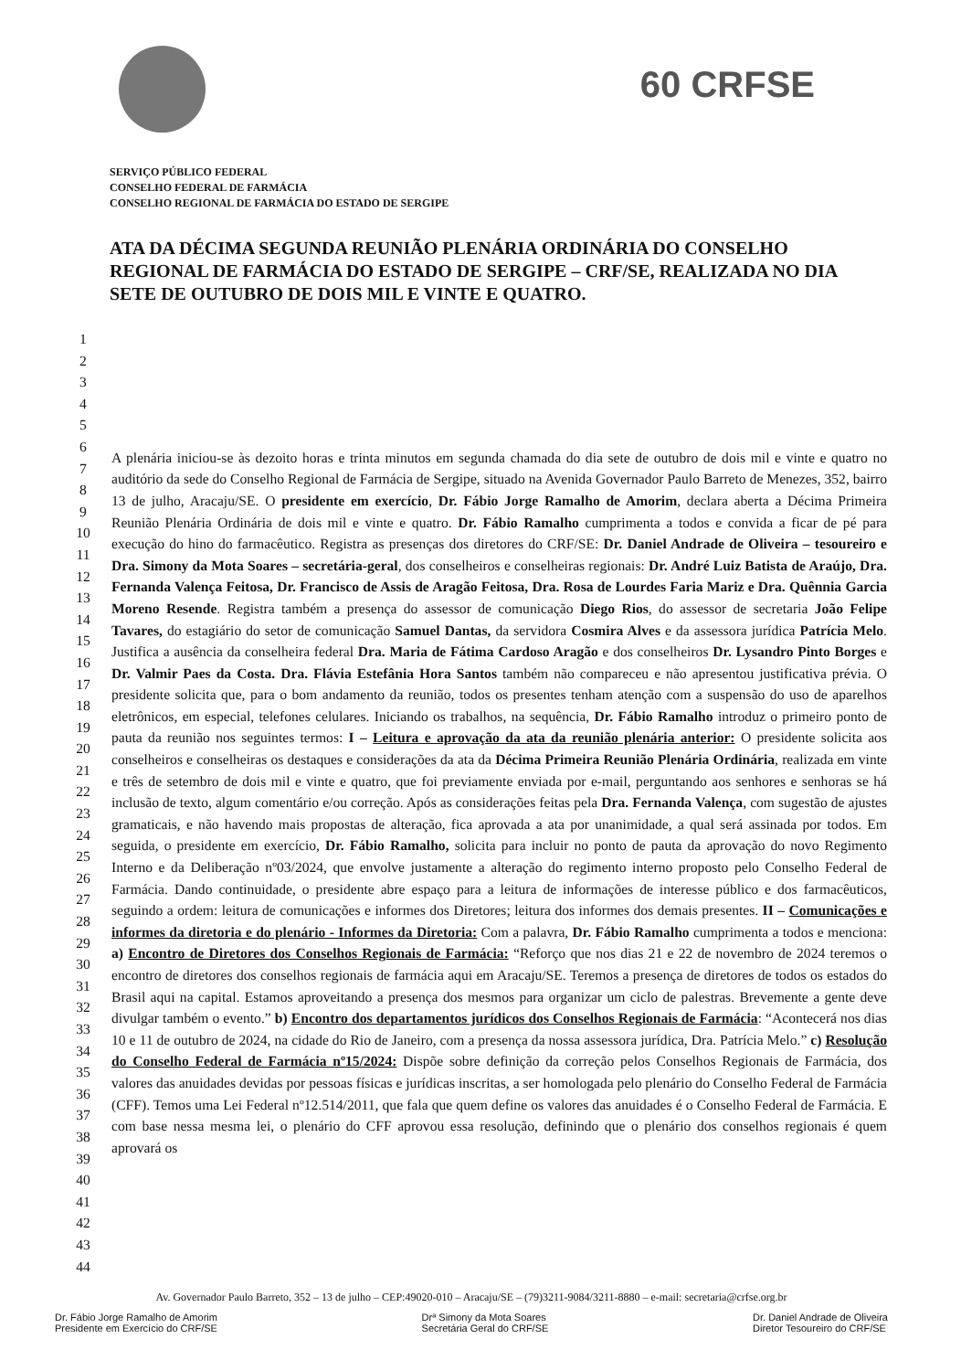60 CRFSE
SERVIÇO PÚBLICO FEDERAL
CONSELHO FEDERAL DE FARMÁCIA
CONSELHO REGIONAL DE FARMÁCIA DO ESTADO DE SERGIPE
ATA DA DÉCIMA SEGUNDA REUNIÃO PLENÁRIA ORDINÁRIA DO CONSELHO REGIONAL DE FARMÁCIA DO ESTADO DE SERGIPE – CRF/SE, REALIZADA NO DIA SETE DE OUTUBRO DE DOIS MIL E VINTE E QUATRO.
| 1 2 3 4 5 6 7 8 9 10 11 12 13 14 15 16 17 18 19 20 21 22 23 24 25 26 27 28 29 30 31 32 33 34 35 36 37 38 39 40 41 42 43 44 | A plenária iniciou-se às dezoito horas e trinta minutos em segunda chamada do dia sete de outubro de dois mil e vinte e quatro no auditório da sede do Conselho Regional de Farmácia de Sergipe, situado na Avenida Governador Paulo Barreto de Menezes, 352, bairro 13 de julho, Aracaju/SE. O presidente em exercício , Dr. Fábio Jorge Ramalho de Amorim , declara aberta a Décima Primeira Reunião Plenária Ordinária de dois mil e vinte e quatro. Dr. Fábio Ramalho cumprimenta a todos e convida a ficar de pé para execução do hino do farmacêutico. Registra as presenças dos diretores do CRF/SE: Dr. Daniel Andrade de Oliveira – tesoureiro e Dra. Simony da Mota Soares – secretária-geral , dos conselheiros e conselheiras regionais: Dr. André Luiz Batista de Araújo, Dra. Fernanda Valença Feitosa, Dr. Francisco de Assis de Aragão Feitosa, Dra. Rosa de Lourdes Faria Mariz e Dra. Quênnia Garcia Moreno Resende . Registra também a presença do assessor de comunicação Diego Rios , do assessor de secretaria João Felipe Tavares, do estagiário do setor de comunicação Samuel Dantas, da servidora Cosmira Alves e da assessora jurídica Patrícia Melo . Justifica a ausência da conselheira federal Dra. Maria de Fátima Cardoso Aragão e dos conselheiros Dr. Lysandro Pinto Borges e Dr. Valmir Paes da Costa. Dra. Flávia Estefânia Hora Santos também não compareceu e não apresentou justificativa prévia. O presidente solicita que, para o bom andamento da reunião, todos os presentes tenham atenção com a suspensão do uso de aparelhos eletrônicos, em especial, telefones celulares. Iniciando os trabalhos, na sequência, Dr. Fábio Ramalho introduz o primeiro ponto de pauta da reunião nos seguintes termos: I – Leitura e aprovação da ata da reunião plenária anterior: O presidente solicita aos conselheiros e conselheiras os destaques e considerações da ata da Décima Primeira Reunião Plenária Ordinária , realizada em vinte e três de setembro de dois mil e vinte e quatro, que foi previamente enviada por e-mail, perguntando aos senhores e senhoras se há inclusão de texto, algum comentário e/ou correção. Após as considerações feitas pela Dra. Fernanda Valença , com sugestão de ajustes gramaticais, e não havendo mais propostas de alteração, fica aprovada a ata por unanimidade, a qual será assinada por todos. Em seguida, o presidente em exercício, Dr. Fábio Ramalho, solicita para incluir no ponto de pauta da aprovação do novo Regimento Interno e da Deliberação nº03/2024, que envolve justamente a alteração do regimento interno proposto pelo Conselho Federal de Farmácia. Dando continuidade, o presidente abre espaço para a leitura de informações de interesse público e dos farmacêuticos, seguindo a ordem: leitura de comunicações e informes dos Diretores; leitura dos informes dos demais presentes. II – Comunicações e informes da diretoria e do plenário - Informes da Diretoria: Com a palavra, Dr. Fábio Ramalho cumprimenta a todos e menciona: a) Encontro de Diretores dos Conselhos Regionais de Farmácia: “Reforço que nos dias 21 e 22 de novembro de 2024 teremos o encontro de diretores dos conselhos regionais de farmácia aqui em Aracaju/SE. Teremos a presença de diretores de todos os estados do Brasil aqui na capital. Estamos aproveitando a presença dos mesmos para organizar um ciclo de palestras. Brevemente a gente deve divulgar também o evento.” b) Encontro dos departamentos jurídicos dos Conselhos Regionais de Farmácia : “Acontecerá nos dias 10 e 11 de outubro de 2024, na cidade do Rio de Janeiro, com a presença da nossa assessora jurídica, Dra. Patrícia Melo.” c) Resolução do Conselho Federal de Farmácia nº15/2024: Dispõe sobre definição da correção pelos Conselhos Regionais de Farmácia, dos valores das anuidades devidas por pessoas físicas e jurídicas inscritas, a ser homologada pelo plenário do Conselho Federal de Farmácia (CFF). Temos uma Lei Federal nº12.514/2011, que fala que quem define os valores das anuidades é o Conselho Federal de Farmácia. E com base nessa mesma lei, o plenário do CFF aprovou essa resolução, definindo que o plenário dos conselhos regionais é quem aprovará os |
Av. Governador Paulo Barreto, 352 – 13 de julho – CEP:49020-010 – Aracaju/SE – (79)3211-9084/3211-8880 – e-mail: secretaria@crfse.org.br
Dr. Fábio Jorge Ramalho de Amorim
Presidente em Exercício do CRF/SE
Drª Simony da Mota Soares
Secretária Geral do CRF/SE
Dr. Daniel Andrade de Oliveira
Diretor Tesoureiro do CRF/SE